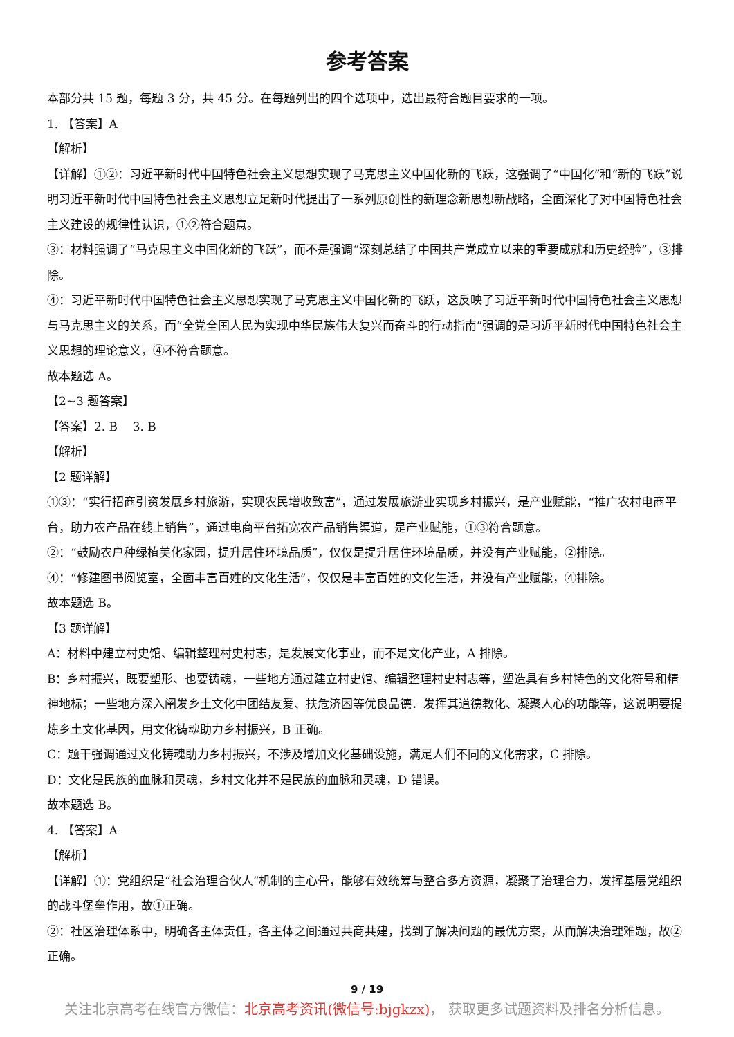参考答案
本部分共 15 题，每题 3 分，共 45 分。在每题列出的四个选项中，选出最符合题目要求的一项。
1. 【答案】A
【解析】
【详解】①②：习近平新时代中国特色社会主义思想实现了马克思主义中国化新的飞跃，这强调了“中国化”和“新的飞跃”说明习近平新时代中国特色社会主义思想立足新时代提出了一系列原创性的新理念新思想新战略，全面深化了对中国特色社会主义建设的规律性认识，①②符合题意。
③：材料强调了“马克思主义中国化新的飞跃”，而不是强调“深刻总结了中国共产党成立以来的重要成就和历史经验”，③排除。
④：习近平新时代中国特色社会主义思想实现了马克思主义中国化新的飞跃，这反映了习近平新时代中国特色社会主义思想与马克思主义的关系，而“全党全国人民为实现中华民族伟大复兴而奋斗的行动指南”强调的是习近平新时代中国特色社会主义思想的理论意义，④不符合题意。
故本题选 A。
【2~3 题答案】
【答案】2. B 3. B
【解析】
【2 题详解】
①③：“实行招商引资发展乡村旅游，实现农民增收致富”，通过发展旅游业实现乡村振兴，是产业赋能，“推广农村电商平台，助力农产品在线上销售”，通过电商平台拓宽农产品销售渠道，是产业赋能，①③符合题意。
②：“鼓励农户种绿植美化家园，提升居住环境品质”，仅仅是提升居住环境品质，并没有产业赋能，②排除。
④：“修建图书阅览室，全面丰富百姓的文化生活”，仅仅是丰富百姓的文化生活，并没有产业赋能，④排除。
故本题选 B。
【3 题详解】
A：材料中建立村史馆、编辑整理村史村志，是发展文化事业，而不是文化产业，A 排除。
B：乡村振兴，既要塑形、也要铸魂，一些地方通过建立村史馆、编辑整理村史村志等，塑造具有乡村特色的文化符号和精神地标；一些地方深入阐发乡土文化中团结友爱、扶危济困等优良品德．发挥其道德教化、凝聚人心的功能等，这说明要提炼乡土文化基因，用文化铸魂助力乡村振兴，B 正确。
C：题干强调通过文化铸魂助力乡村振兴，不涉及增加文化基础设施，满足人们不同的文化需求，C 排除。
D：文化是民族的血脉和灵魂，乡村文化并不是民族的血脉和灵魂，D 错误。
故本题选 B。
4. 【答案】A
【解析】
【详解】①：党组织是“社会治理合伙人”机制的主心骨，能够有效统筹与整合多方资源，凝聚了治理合力，发挥基层党组织的战斗堡垒作用，故①正确。
②：社区治理体系中，明确各主体责任，各主体之间通过共商共建，找到了解决问题的最优方案，从而解决治理难题，故②正确。
9 / 19
关注北京高考在线官方微信：北京高考资讯(微信号:bjgkzx)， 获取更多试题资料及排名分析信息。